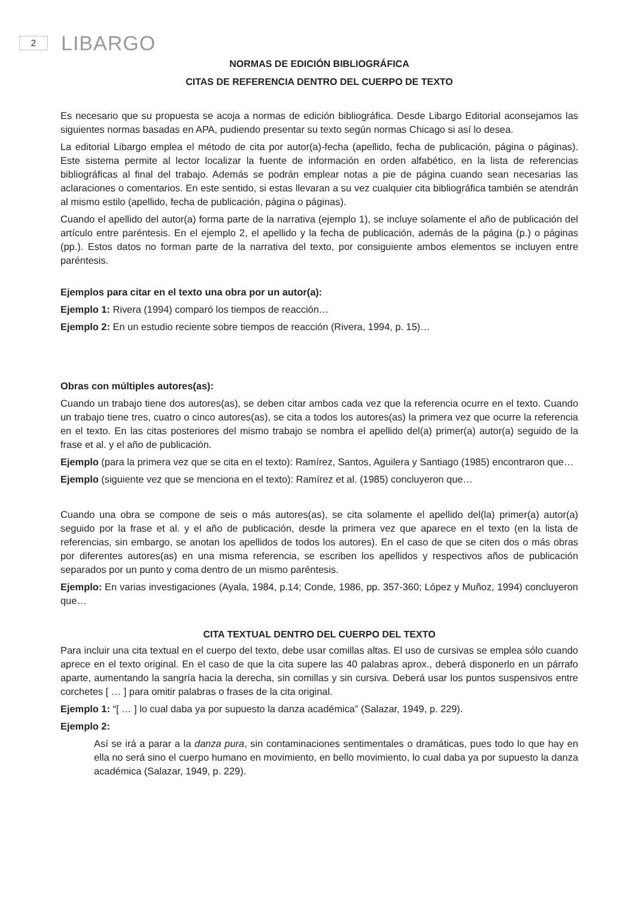2
LIBARGO
NORMAS DE EDICIÓN BIBLIOGRÁFICA
CITAS DE REFERENCIA DENTRO DEL CUERPO DE TEXTO
Es necesario que su propuesta se acoja a normas de edición bibliográfica. Desde Libargo Editorial aconsejamos las siguientes normas basadas en APA, pudiendo presentar su texto según normas Chicago si así lo desea.
La editorial Libargo emplea el método de cita por autor(a)-fecha (apellido, fecha de publicación, página o páginas). Este sistema permite al lector localizar la fuente de información en orden alfabético, en la lista de referencias bibliográficas al final del trabajo. Además se podrán emplear notas a pie de página cuando sean necesarias las aclaraciones o comentarios. En este sentido, si estas llevaran a su vez cualquier cita bibliográfica también se atendrán al mismo estilo (apellido, fecha de publicación, página o páginas).
Cuando el apellido del autor(a) forma parte de la narrativa (ejemplo 1), se incluye solamente el año de publicación del artículo entre paréntesis. En el ejemplo 2, el apellido y la fecha de publicación, además de la página (p.) o páginas (pp.). Estos datos no forman parte de la narrativa del texto, por consiguiente ambos elementos se incluyen entre paréntesis.
Ejemplos para citar en el texto una obra por un autor(a):
Ejemplo 1: Rivera (1994) comparó los tiempos de reacción…
Ejemplo 2: En un estudio reciente sobre tiempos de reacción (Rivera, 1994, p. 15)…
Obras con múltiples autores(as):
Cuando un trabajo tiene dos autores(as), se deben citar ambos cada vez que la referencia ocurre en el texto. Cuando un trabajo tiene tres, cuatro o cinco autores(as), se cita a todos los autores(as) la primera vez que ocurre la referencia en el texto. En las citas posteriores del mismo trabajo se nombra el apellido del(a) primer(a) autor(a) seguido de la frase et al. y el año de publicación.
Ejemplo (para la primera vez que se cita en el texto): Ramírez, Santos, Aguilera y Santiago (1985) encontraron que…
Ejemplo (siguiente vez que se menciona en el texto): Ramírez et al. (1985) concluyeron que…
Cuando una obra se compone de seis o más autores(as), se cita solamente el apellido del(la) primer(a) autor(a) seguido por la frase et al. y el año de publicación, desde la primera vez que aparece en el texto (en la lista de referencias, sin embargo, se anotan los apellidos de todos los autores). En el caso de que se citen dos o más obras por diferentes autores(as) en una misma referencia, se escriben los apellidos y respectivos años de publicación separados por un punto y coma dentro de un mismo paréntesis.
Ejemplo: En varias investigaciones (Ayala, 1984, p.14; Conde, 1986, pp. 357-360; López y Muñoz, 1994) concluyeron que…
CITA TEXTUAL DENTRO DEL CUERPO DEL TEXTO
Para incluir una cita textual en el cuerpo del texto, debe usar comillas altas. El uso de cursivas se emplea sólo cuando aprece en el texto original. En el caso de que la cita supere las 40 palabras aprox., deberá disponerlo en un párrafo aparte, aumentando la sangría hacia la derecha, sin comillas y sin cursiva. Deberá usar los puntos suspensivos entre corchetes [ … ] para omitir palabras o frases de la cita original.
Ejemplo 1: “[ … ] lo cual daba ya por supuesto la danza académica” (Salazar, 1949, p. 229).
Ejemplo 2:
Así se irá a parar a la danza pura, sin contaminaciones sentimentales o dramáticas, pues todo lo que hay en ella no será sino el cuerpo humano en movimiento, en bello movimiento, lo cual daba ya por supuesto la danza académica (Salazar, 1949, p. 229).